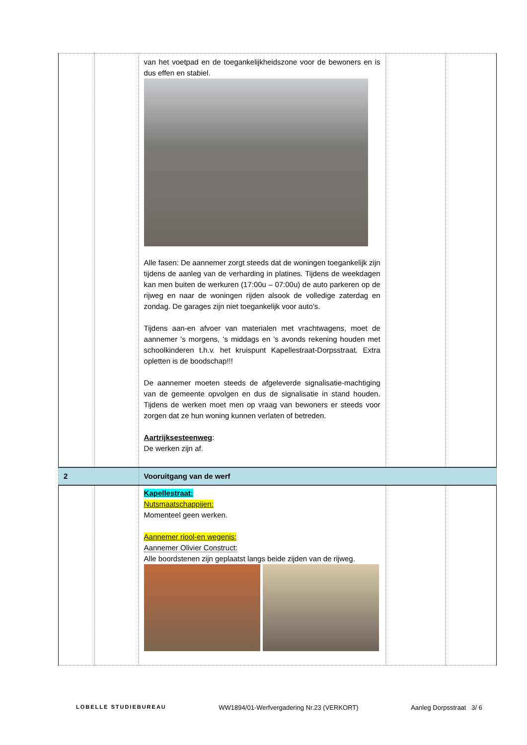| | | van het voetpad en de toegankelijkheidszone voor de bewoners en is dus effen en stabiel. Alle fasen: De aannemer zorgt steeds dat de woningen toegankelijk zijn tijdens de aanleg van de verharding in platines. Tijdens de weekdagen kan men buiten de werkuren (17:00u – 07:00u) de auto parkeren op de rijweg en naar de woningen rijden alsook de volledige zaterdag en zondag. De garages zijn niet toegankelijk voor auto’s. Tijdens aan-en afvoer van materialen met vrachtwagens, moet de aannemer ’s morgens, ‘s middags en ’s avonds rekening houden met schoolkinderen t.h.v. het kruispunt Kapellestraat-Dorpsstraat. Extra opletten is de boodschap!!! De aannemer moeten steeds de afgeleverde signalisatie-machtiging van de gemeente opvolgen en dus de signalisatie in stand houden. Tijdens de werken moet men op vraag van bewoners er steeds voor zorgen dat ze hun woning kunnen verlaten of betreden. Aartrijksesteenweg : De werken zijn af. | | |
| 2 | | Vooruitgang van de werf | | |
| | | Kapellestraat: Nutsmaatschappijen: Momenteel geen werken. Aannemer riool-en wegenis: Aannemer Olivier Construct: Alle boordstenen zijn geplaatst langs beide zijden van de rijweg. | | |
LOBELLE STUDIEBUREAU WW1894/01-Werfvergadering Nr.23 (VERKORT) Aanleg Dorpsstraat 3/ 6